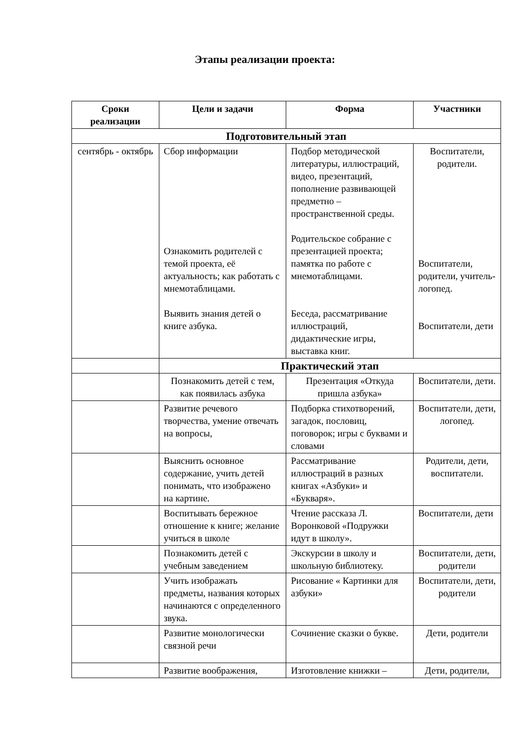Этапы реализации проекта:
| Сроки реализации | Цели и задачи | Форма | Участники |
| --- | --- | --- | --- |
| Подготовительный этап | | | |
| сентябрь - октябрь | Сбор информации Ознакомить родителей с темой проекта, её актуальность; как работать с мнемотаблицами. Выявить знания детей о книге азбука. | Подбор методической литературы, иллюстраций, видео, презентаций, пополнение развивающей предметно – пространственной среды. Родительское собрание с презентацией проекта; памятка по работе с мнемотаблицами. Беседа, рассматривание иллюстраций, дидактические игры, выставка книг. | Воспитатели, родители. Воспитатели, родители, учитель-логопед. Воспитатели, дети |
| | Практический этап | | |
| | Познакомить детей с тем, как появилась азбука | Презентация «Откуда пришла азбука» | Воспитатели, дети. |
| | Развитие речевого творчества, умение отвечать на вопросы, | Подборка стихотворений, загадок, пословиц, поговорок; игры с буквами и словами | Воспитатели, дети, логопед. |
| | Выяснить основное содержание, учить детей понимать, что изображено на картине. | Рассматривание иллюстраций в разных книгах «Азбуки» и «Букваря». | Родители, дети, воспитатели. |
| | Воспитывать бережное отношение к книге; желание учиться в школе | Чтение рассказа Л. Воронковой «Подружки идут в школу». | Воспитатели, дети |
| | Познакомить детей с учебным заведением | Экскурсии в школу и школьную библиотеку. | Воспитатели, дети, родители |
| | Учить изображать предметы, названия которых начинаются с определенного звука. | Рисование « Картинки для азбуки» | Воспитатели, дети, родители |
| | Развитие монологически связной речи | Сочинение сказки о букве. | Дети, родители |
| | Развитие воображения, | Изготовление книжки – | Дети, родители, |